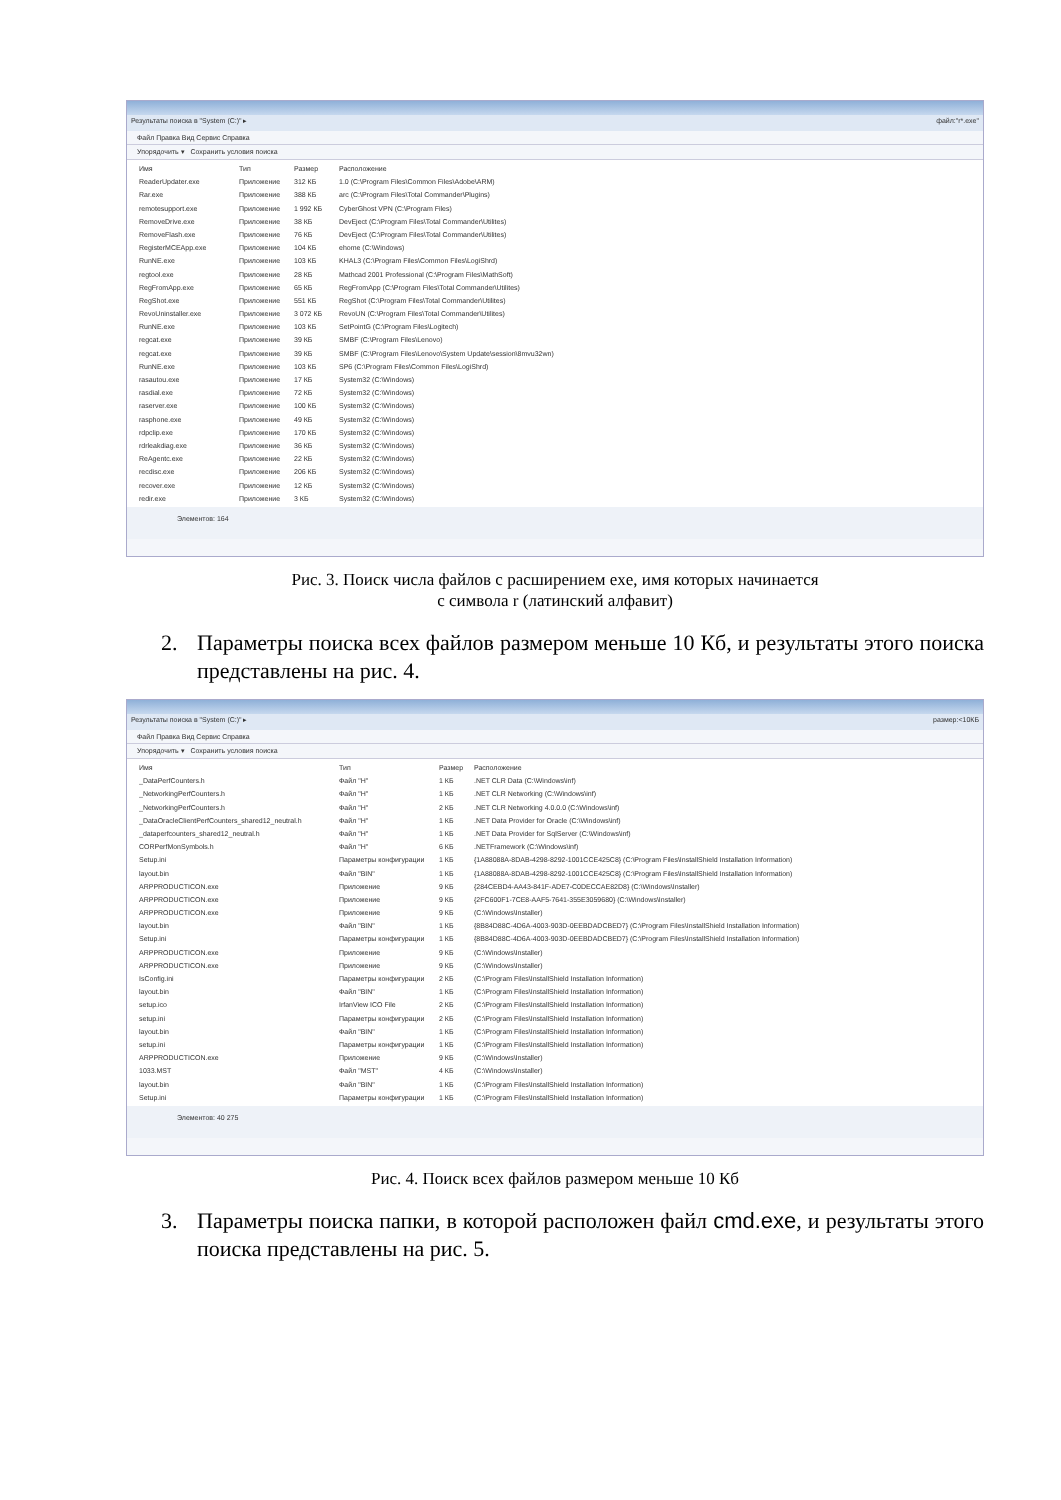Результаты поиска в "System (C:)" ▸ файл:"r*.exe"
Файл Правка Вид Сервис Справка
Упорядочить ▾ Сохранить условия поиска
Имя Тип Размер Расположение
ReaderUpdater.exe Приложение 312 КБ 1.0 (C:\Program Files\Common Files\Adobe\ARM)
Rar.exe Приложение 388 КБ arc (C:\Program Files\Total Commander\Plugins)
remotesupport.exe Приложение 1 992 КБ CyberGhost VPN (C:\Program Files)
RemoveDrive.exe Приложение 38 КБ DevEject (C:\Program Files\Total Commander\Utilites)
RemoveFlash.exe Приложение 76 КБ DevEject (C:\Program Files\Total Commander\Utilites)
RegisterMCEApp.exe Приложение 104 КБ ehome (C:\Windows)
RunNE.exe Приложение 103 КБ KHAL3 (C:\Program Files\Common Files\LogiShrd)
regtool.exe Приложение 28 КБ Mathcad 2001 Professional (C:\Program Files\MathSoft)
RegFromApp.exe Приложение 65 КБ RegFromApp (C:\Program Files\Total Commander\Utilites)
RegShot.exe Приложение 551 КБ RegShot (C:\Program Files\Total Commander\Utilites)
RevoUninstaller.exe Приложение 3 072 КБ RevoUN (C:\Program Files\Total Commander\Utilites)
RunNE.exe Приложение 103 КБ SetPointG (C:\Program Files\Logitech)
regcat.exe Приложение 39 КБ SMBF (C:\Program Files\Lenovo)
regcat.exe Приложение 39 КБ SMBF (C:\Program Files\Lenovo\System Update\session\8mvu32wn)
RunNE.exe Приложение 103 КБ SP6 (C:\Program Files\Common Files\LogiShrd)
rasautou.exe Приложение 17 КБ System32 (C:\Windows)
rasdial.exe Приложение 72 КБ System32 (C:\Windows)
raserver.exe Приложение 100 КБ System32 (C:\Windows)
rasphone.exe Приложение 49 КБ System32 (C:\Windows)
rdpclip.exe Приложение 170 КБ System32 (C:\Windows)
rdrleakdiag.exe Приложение 36 КБ System32 (C:\Windows)
ReAgentc.exe Приложение 22 КБ System32 (C:\Windows)
recdisc.exe Приложение 206 КБ System32 (C:\Windows)
recover.exe Приложение 12 КБ System32 (C:\Windows)
redir.exe Приложение 3 КБ System32 (C:\Windows)
Элементов: 164
Рис. 3. Поиск числа файлов с расширением exe, имя которых начинается
с символа r (латинский алфавит)
2. Параметры поиска всех файлов размером меньше 10 Кб, и результаты этого поиска представлены на рис. 4.
Результаты поиска в "System (C:)" ▸ размер:<10КБ
Файл Правка Вид Сервис Справка
Упорядочить ▾ Сохранить условия поиска
Имя Тип Размер Расположение
_DataPerfCounters.h Файл "H" 1 КБ.NET CLR Data (C:\Windows\inf)
_NetworkingPerfCounters.h Файл "H" 1 КБ.NET CLR Networking (C:\Windows\inf)
_NetworkingPerfCounters.h Файл "H" 2 КБ.NET CLR Networking 4.0.0.0 (C:\Windows\inf)
_DataOracleClientPerfCounters_shared12_neutral.h Файл "H" 1 КБ.NET Data Provider for Oracle (C:\Windows\inf)
_dataperfcounters_shared12_neutral.h Файл "H" 1 КБ.NET Data Provider for SqlServer (C:\Windows\inf)
CORPerfMonSymbols.h Файл "H" 6 КБ.NETFramework (C:\Windows\inf)
Setup.ini Параметры конфигурации 1 КБ {1A88088A-8DAB-4298-8292-1001CCE425C8} (C:\Program Files\InstallShield Installation Information)
layout.bin Файл "BIN" 1 КБ {1A88088A-8DAB-4298-8292-1001CCE425C8} (C:\Program Files\InstallShield Installation Information)
ARPPRODUCTICON.exe Приложение 9 КБ {284CEBD4-AA43-841F-ADE7-C0DECCAE82D8} (C:\Windows\Installer)
ARPPRODUCTICON.exe Приложение 9 КБ {2FC600F1-7CE8-AAF5-7641-355E3059680} (C:\Windows\Installer)
ARPPRODUCTICON.exe Приложение 9 КБ (C:\Windows\Installer)
layout.bin Файл "BIN" 1 КБ {8B84D88C-4D6A-4003-903D-0EEBDADCBED7} (C:\Program Files\InstallShield Installation Information)
Setup.ini Параметры конфигурации 1 КБ {8B84D88C-4D6A-4003-903D-0EEBDADCBED7} (C:\Program Files\InstallShield Installation Information)
ARPPRODUCTICON.exe Приложение 9 КБ (C:\Windows\Installer)
ARPPRODUCTICON.exe Приложение 9 КБ (C:\Windows\Installer)
IsConfig.ini Параметры конфигурации 2 КБ (C:\Program Files\InstallShield Installation Information)
layout.bin Файл "BIN" 1 КБ (C:\Program Files\InstallShield Installation Information)
setup.ico IrfanView ICO File 2 КБ (C:\Program Files\InstallShield Installation Information)
setup.ini Параметры конфигурации 2 КБ (C:\Program Files\InstallShield Installation Information)
layout.bin Файл "BIN" 1 КБ (C:\Program Files\InstallShield Installation Information)
setup.ini Параметры конфигурации 1 КБ (C:\Program Files\InstallShield Installation Information)
ARPPRODUCTICON.exe Приложение 9 КБ (C:\Windows\Installer)
1033.MST Файл "MST" 4 КБ (C:\Windows\Installer)
layout.bin Файл "BIN" 1 КБ (C:\Program Files\InstallShield Installation Information)
Setup.ini Параметры конфигурации 1 КБ (C:\Program Files\InstallShield Installation Information)
Элементов: 40 275
Рис. 4. Поиск всех файлов размером меньше 10 Кб
3. Параметры поиска папки, в которой расположен файл cmd.exe, и результаты этого поиска представлены на рис. 5.